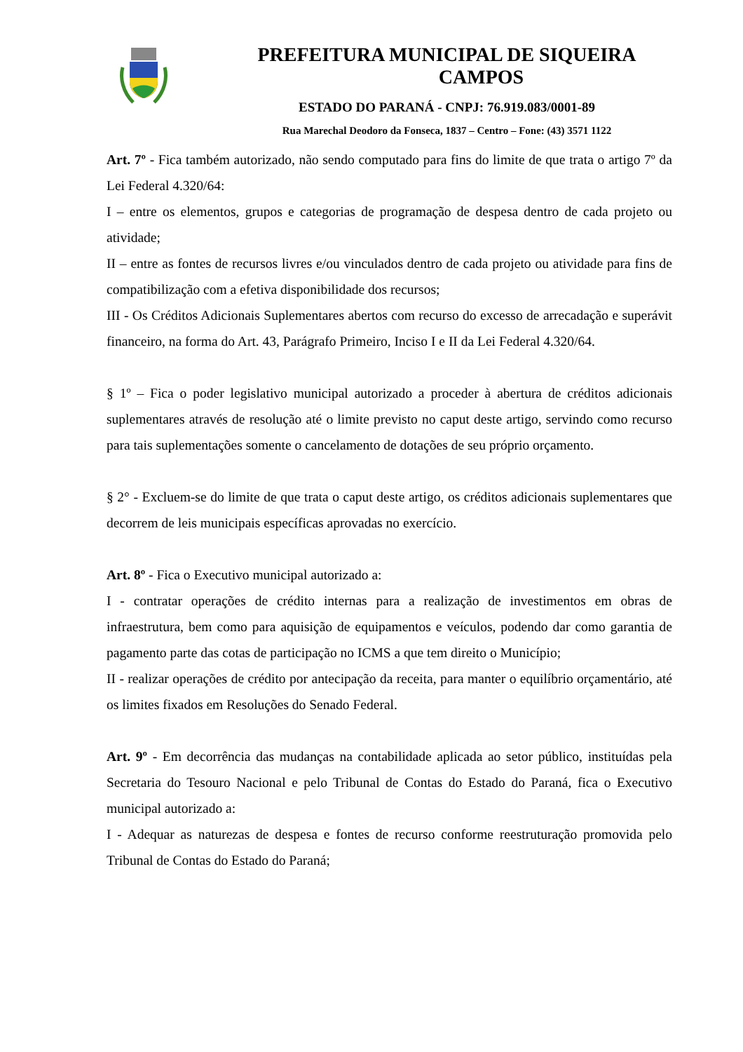PREFEITURA MUNICIPAL DE SIQUEIRA
CAMPOS
ESTADO DO PARANÁ - CNPJ: 76.919.083/0001-89
Rua Marechal Deodoro da Fonseca, 1837 – Centro – Fone: (43) 3571 1122
Art. 7º - Fica também autorizado, não sendo computado para fins do limite de que trata o artigo 7º da Lei Federal 4.320/64:
I – entre os elementos, grupos e categorias de programação de despesa dentro de cada projeto ou atividade;
II – entre as fontes de recursos livres e/ou vinculados dentro de cada projeto ou atividade para fins de compatibilização com a efetiva disponibilidade dos recursos;
III - Os Créditos Adicionais Suplementares abertos com recurso do excesso de arrecadação e superávit financeiro, na forma do Art. 43, Parágrafo Primeiro, Inciso I e II da Lei Federal 4.320/64.
§ 1º – Fica o poder legislativo municipal autorizado a proceder à abertura de créditos adicionais suplementares através de resolução até o limite previsto no caput deste artigo, servindo como recurso para tais suplementações somente o cancelamento de dotações de seu próprio orçamento.
§ 2° - Excluem-se do limite de que trata o caput deste artigo, os créditos adicionais suplementares que decorrem de leis municipais específicas aprovadas no exercício.
Art. 8º - Fica o Executivo municipal autorizado a:
I - contratar operações de crédito internas para a realização de investimentos em obras de infraestrutura, bem como para aquisição de equipamentos e veículos, podendo dar como garantia de pagamento parte das cotas de participação no ICMS a que tem direito o Município;
II - realizar operações de crédito por antecipação da receita, para manter o equilíbrio orçamentário, até os limites fixados em Resoluções do Senado Federal.
Art. 9º - Em decorrência das mudanças na contabilidade aplicada ao setor público, instituídas pela Secretaria do Tesouro Nacional e pelo Tribunal de Contas do Estado do Paraná, fica o Executivo municipal autorizado a:
I - Adequar as naturezas de despesa e fontes de recurso conforme reestruturação promovida pelo Tribunal de Contas do Estado do Paraná;